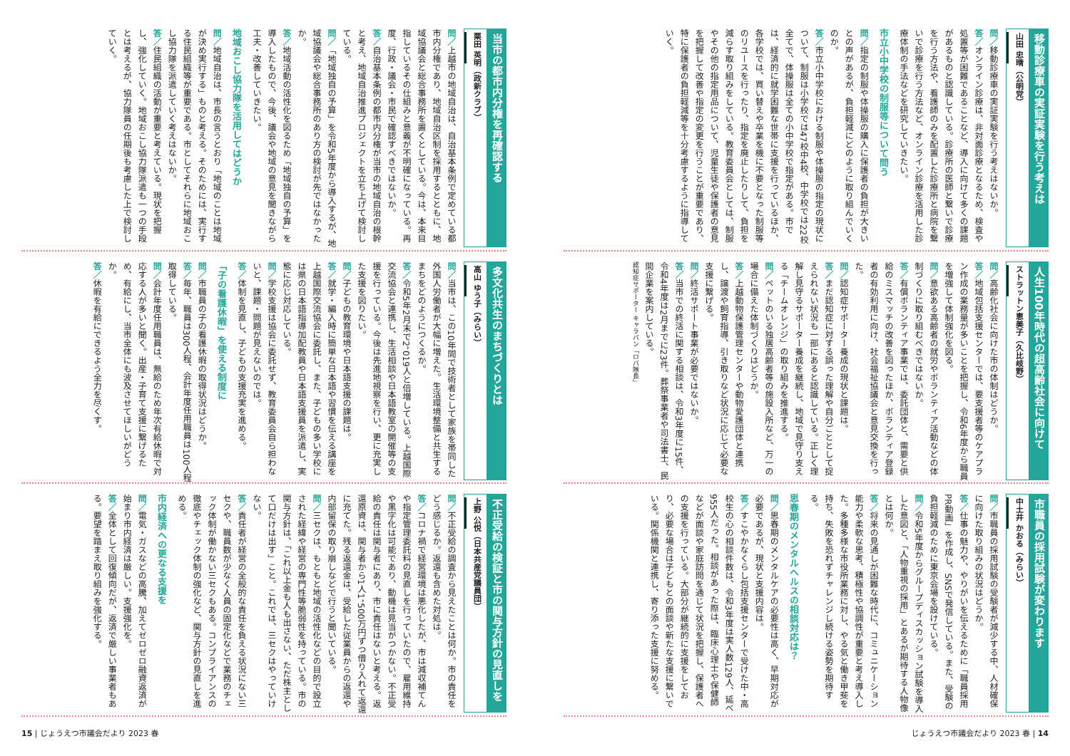移動診療車の実証実験を行う考えは
山田 忠晴（公明党）
問／移動診療車の実証実験を行う考えはないか。
答／オンライン診療は、非対面診療となるため、検査や処置等が困難であることなど、導入に向けて多くの課題があるものと認識している。診療所の医師と繋いで診療を行う方法や、看護師のみを配置した診療所と病院を繋いで診療を行う方法など、オンライン診療を活用した診療体制の手法などを研究していきたい。
市立小中学校の制服等について問う
問／指定の制服や体操服の購入に保護者の負担が大きいとの声があるが、負担軽減にどのように取り組んでいくのか。
答／市立小中学校における制服や体操服の指定の現状について、制服は小学校では47校中4校、中学校では22校全てで、体操服は全ての小中学校で指定がある。市では、経済的に就学困難な世帯に支援を行っているほか、各学校では、買い替えや卒業を機に不要となった制服等のリユースを行ったり、指定を廃止したりして、負担を減らす取り組みをしている。教育委員会としては、制服やその他の指定用品について、児童生徒や保護者の意見を把握して改善や指定の変更を行うことが重要であり、特に保護者の負担軽減等を十分考慮するように指導していく。
人生100年時代の超高齢社会に向けて
ストラットン恵美子（久比岐野）
問／高齢化社会に向けた市の体制はどうか。
答／地域包括支援センターでは、要支援者等のケアプラン作成の業務量が多いことを把握し、令和6年度から職員を増強して体制強化を図る。
問／意欲ある高齢者の就労やボランティア活動などの体制づくりに取り組むべきではないか。
答／有償ボランティア事業では、委託団体と、需要と供給のミスマッチの改善を図ったほか、ボランティア登録者の有効利用に向け、社会福祉協議会と意見交換を行った。
問／認知症サポーター養成の現状と課題は。
答／まだ認知症に対する誤った理解や自分ごととして捉えられない状況も一部にあると認識している。正しく理解し見守るサポーター養成を継続し、地域で見守り支える「チームオレンジ」の取り組みを推進する。
問／ペットのいる独居高齢者等の施設入所など、万一の場合に備えた体制づくりはどうか。
答／上越動物保護管理センターや動物愛護団体と連携し、譲渡や飼育指導、引き取りなど状況に応じて必要な支援に繋げる。
問／終活サポート事業が必要ではないか。
答／当市での終活に関する相談は、令和3年度に15件、令和4年度は2月までに23件。葬祭事業者や司法書士、民間企業を案内している。
認知症サポーター キャラバン「ロバ隊長」
市職員の採用試験が変わります
中土井 かおる（みらい）
問／市職員の採用試験の受験者が減少する中、人材確保に向けた取り組みの状況はどうか。
答／仕事の魅力や、やりがいを伝えるために「職員採用PR動画」を作成し、SNSで発信している。また、受験の負担軽減のために東京会場を設けている。
問／令和5年度からグループディスカッション試験を導入した意図と、「人物重視の採用」とあるが期待する人物像とは何か。
答／将来の見通しが困難な時代に、コミュニケーション能力や柔軟な思考、積極性や協調性が重要と考え導入した。多種多様な市役所業務に対し、やる気と働き甲斐を持ち、失敗を恐れずチャレンジし続ける姿勢を期待する。
思春期のメンタルヘルスの相談対応は？
問／思春期のメンタルケアの必要性は高く、早期対応が必要であるが、現状と支援内容は。
答／すこやかなくらし包括支援センターで受けた中・高校生の心の相談件数は、令和3年度は実人数129人、延べ955人だった。相談があった際は、臨床心理士や保健師などが面談や家庭訪問を通じて状況を把握し、保護者への支援を行っている。大部分が継続的に支援をしており、必要な場合は子どもとの面談や新たな支援に繋いでいる。関係機関と連携し、寄り添った支援に努める。
当市の都市内分権を再確認する
栗田 英明（政新クラブ）
問／上越市の地域自治は、自治基本条例で定めている都市内分権であり、地域自治区制を採用するとともに、地域協議会と総合事務所を置くとしている。今は、本来目指しているその仕組みと意義が不明確になっている。再度、行政・議会・市民で確認すべきではないか。
答／自治基本条例の都市内分権が当市の地域自治の根幹と考え、地域自治推進プロジェクトを立ち上げて検討している。
問／「地域独自の予算」を令和5年度から導入するが、地域協議会や総合事務所のあり方の検討が先ではなかったか。
答／地域活動の活性化を図るため「地域独自の予算」を導入したもので、今後、議会や地域の意見を聞きながら工夫・改善していきたい。
地域おこし協力隊を活用してはどうか
問／地域自治は、市長の言うとおり「地域のことは地域が決め実行する」ものと考える。そのためには、実行する住民組織等が重要である。市としてそれらに地域おこし協力隊を派遣していく考えはないか。
答／住民組織の活動が重要と考えている。現状を把握し、強化していく。地域おこし協力隊派遣も一つの手段とは考えるが、協力隊員の任期後も考慮した上で検討していく。
多文化共生のまちづくりとは
高山 ゆう子（みらい）
問／当市は、この10年間で技術者として家族を帯同した外国人労働者が大幅に増えた。生活環境整備と共生するまちをどのようにつくるか。
答／令和5年2月末で2，019人と倍増している。上越国際交流協会と連携し、生活相談や日本語教室の開催等の支援を行っている。今後は先進地視察を行い、更に充実した支援を図りたい。
問／子どもの教育環境や日本語支援の課題は。
答／就学・編入時に簡単な日本語や習慣を伝える講座を上越国際交流協会に委託し、また、子どもの多い学校には県の日本語指導加配教員や日本語支援員を派遣し、実態に応じ対応している。
問／学校支援は協会に委託せず、教育委員会自ら担わないと、課題・問題が見えないのでは。
答／体制を見直し、子どもの支援充実を進める。
「子の看護休暇」を使える制度に
問／市職員の子の看護休暇の取得状況はどうか。
答／毎年、職員は300人程、会計年度任用職員は100人程取得している。
問／会計年度任用職員は、無給のため年次有給休暇で対応する人が多いと聞く。出産・子育て支援に繋げるため、有給にし、当市全体にも波及させてほしいがどうか。
答／休暇を有給にできるよう全力を尽くす。
不正受給の検証と市の関与方針の見直しを
上野 公悦（日本共産党議員団）
問／不正受給の調査から見えたことは何か。市の責任をどう感じるか。返還も含めた対処は。
答／コロナ禍で経営環境は悪化したが、市は減収補てんや指定管理委託料の見直しを行っていたので、雇用維持や黒字化は可能であり、動機は見当がつかない。不正受給の責任は関与者にあり、市に責任はないと考える。返還原資は、関与者から1人1，500万円ずつ借り入れて返還に充てた。残る返還金は、受給した従業員からの返還や内部留保の取り崩しなどで行うと聞いている。
問／三セクは、もともと地域の活性化などの目的で設立された経緯や経営の専門性等脆弱性を持っている。市の関与方針は、「これ以上金も人も出さない、ただ株主として口だけは出す」こと。これでは、三セクはやっていけない。
答／責任者が経営の全般的な責任を負える状況にない三セクや、職員数が少なく人員の固定化などで業務のチェック体制が働かない三セクもある。コンプライアンスの徹底やチェック体制の強化など、関与方針の見直しを進める。
市内経済への更なる支援を
問／電気・ガスなどの高騰、加えてゼロゼロ融資返済が始まり市内経済は厳しい。支援強化を。
答／全体として回復傾向だが、返済で厳しい事業者もある。要望を踏まえ取り組みを強化する。
じょうえつ市議会だより 2023 春 | 14
15 | じょうえつ市議会だより 2023 春